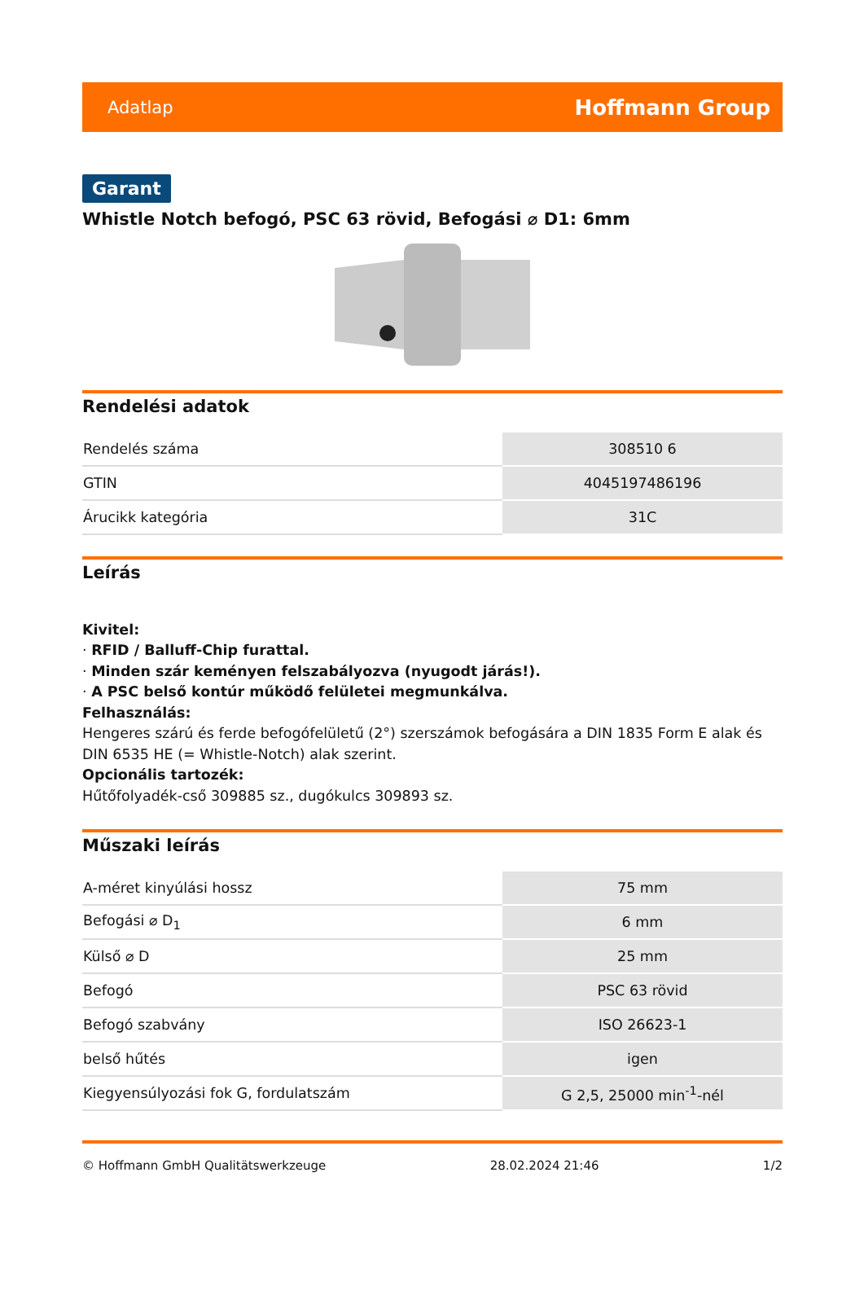Adatlap Hoffmann Group
Garant
Whistle Notch befogó, PSC 63 rövid, Befogási ⌀ D1: 6mm
Rendelési adatok
| Rendelés száma | 308510 6 |
| GTIN | 4045197486196 |
| Árucikk kategória | 31C |
Leírás
Kivitel:
· RFID / Balluff-Chip furattal.
· Minden szár keményen felszabályozva (nyugodt járás!).
· A PSC belső kontúr működő felületei megmunkálva.
Felhasználás:
Hengeres szárú és ferde befogófelületű (2°) szerszámok befogására a DIN 1835 Form E alak és DIN 6535 HE (= Whistle-Notch) alak szerint.
Opcionális tartozék:
Hűtőfolyadék-cső 309885 sz., dugókulcs 309893 sz.
Műszaki leírás
| A-méret kinyúlási hossz | 75 mm |
| Befogási ⌀ D<sub>1</sub> | 6 mm |
| Külső ⌀ D | 25 mm |
| Befogó | PSC 63 rövid |
| Befogó szabvány | ISO 26623-1 |
| belső hűtés | igen |
| Kiegyensúlyozási fok G, fordulatszám | G 2,5, 25000 min<sup>-1</sup>-nél |
© Hoffmann GmbH Qualitätswerkzeuge 28.02.2024 21:46 1/2